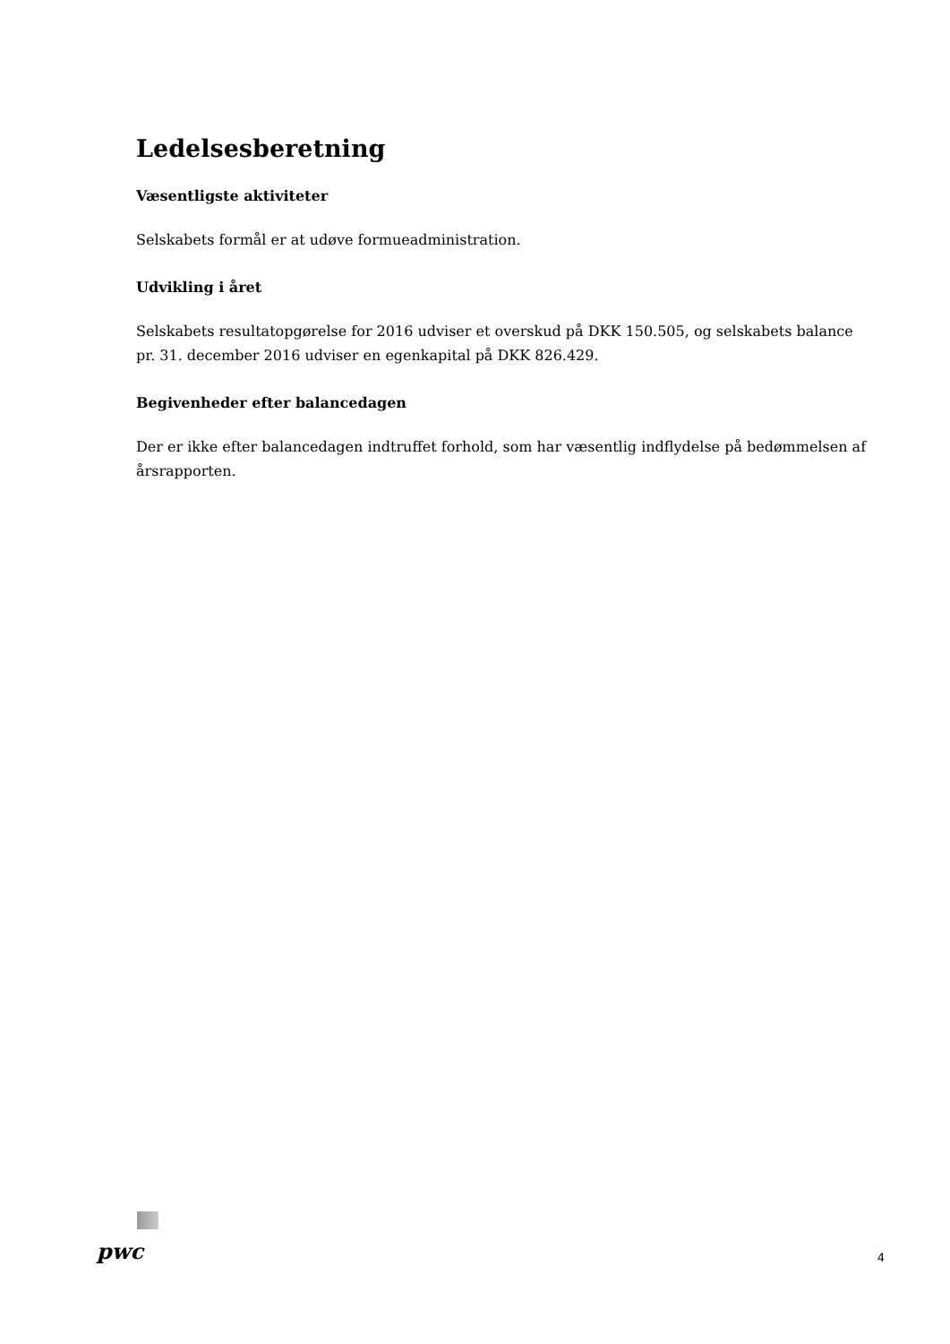Ledelsesberetning
Væsentligste aktiviteter
Selskabets formål er at udøve formueadministration.
Udvikling i året
Selskabets resultatopgørelse for 2016 udviser et overskud på DKK 150.505, og selskabets balance pr. 31. december 2016 udviser en egenkapital på DKK 826.429.
Begivenheder efter balancedagen
Der er ikke efter balancedagen indtruffet forhold, som har væsentlig indflydelse på bedømmelsen af årsrapporten.
pwc
4